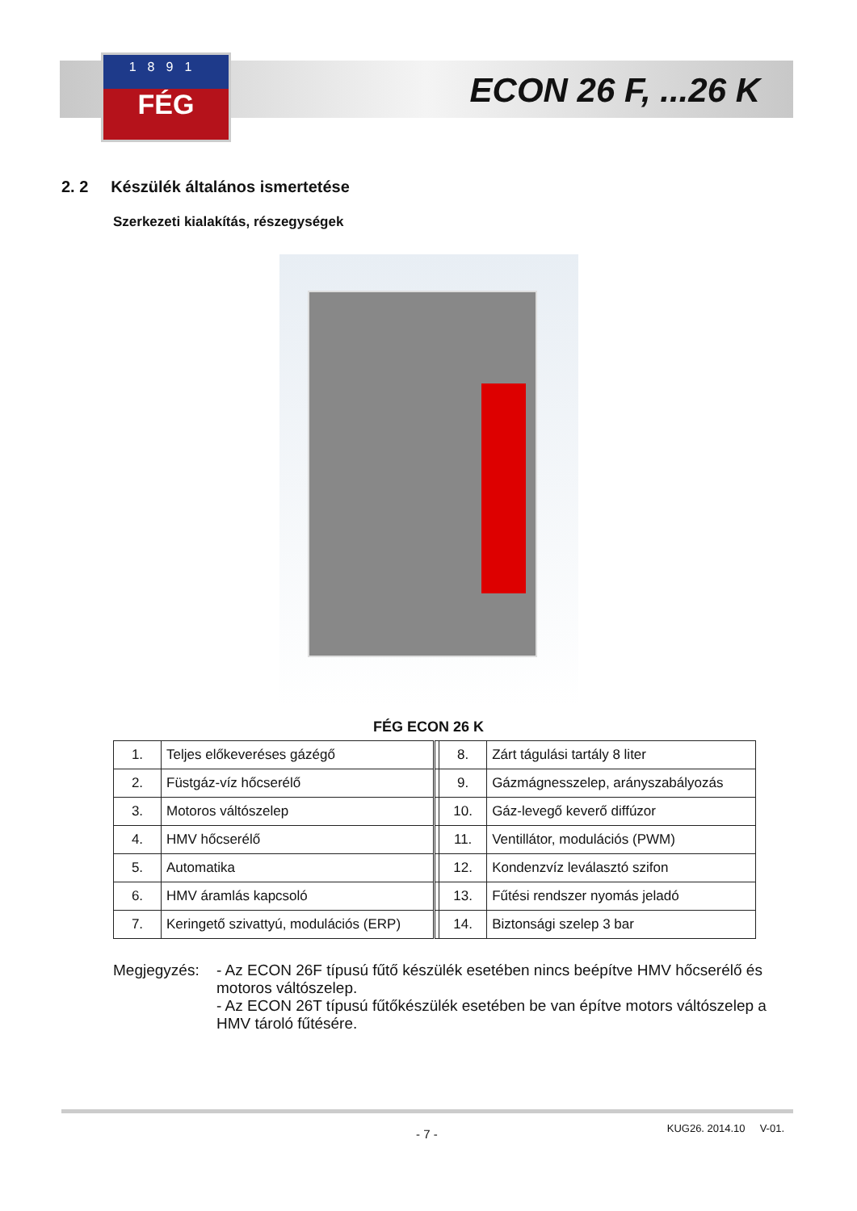1891
FÉG
ECON 26 F, ...26 K
2. 2 Készülék általános ismertetése
Szerkezeti kialakítás, részegységek
FÉG ECON 26 K
| 1. | Teljes előkeveréses gázégő | | 8. | Zárt tágulási tartály 8 liter |
| 2. | Füstgáz-víz hőcserélő | | 9. | Gázmágnesszelep, arányszabályozás |
| 3. | Motoros váltószelep | | 10. | Gáz-levegő keverő diffúzor |
| 4. | HMV hőcserélő | | 11. | Ventillátor, modulációs (PWM) |
| 5. | Automatika | | 12. | Kondenzvíz leválasztó szifon |
| 6. | HMV áramlás kapcsoló | | 13. | Fűtési rendszer nyomás jeladó |
| 7. | Keringető szivattyú, modulációs (ERP) | | 14. | Biztonsági szelep 3 bar |
Megjegyzés: - Az ECON 26F típusú fűtő készülék esetében nincs beépítve HMV hőcserélő és motoros váltószelep.
- Az ECON 26T típusú fűtőkészülék esetében be van építve motors váltószelep a HMV tároló fűtésére.
KUG26. 2014.10 V-01. - 7 -